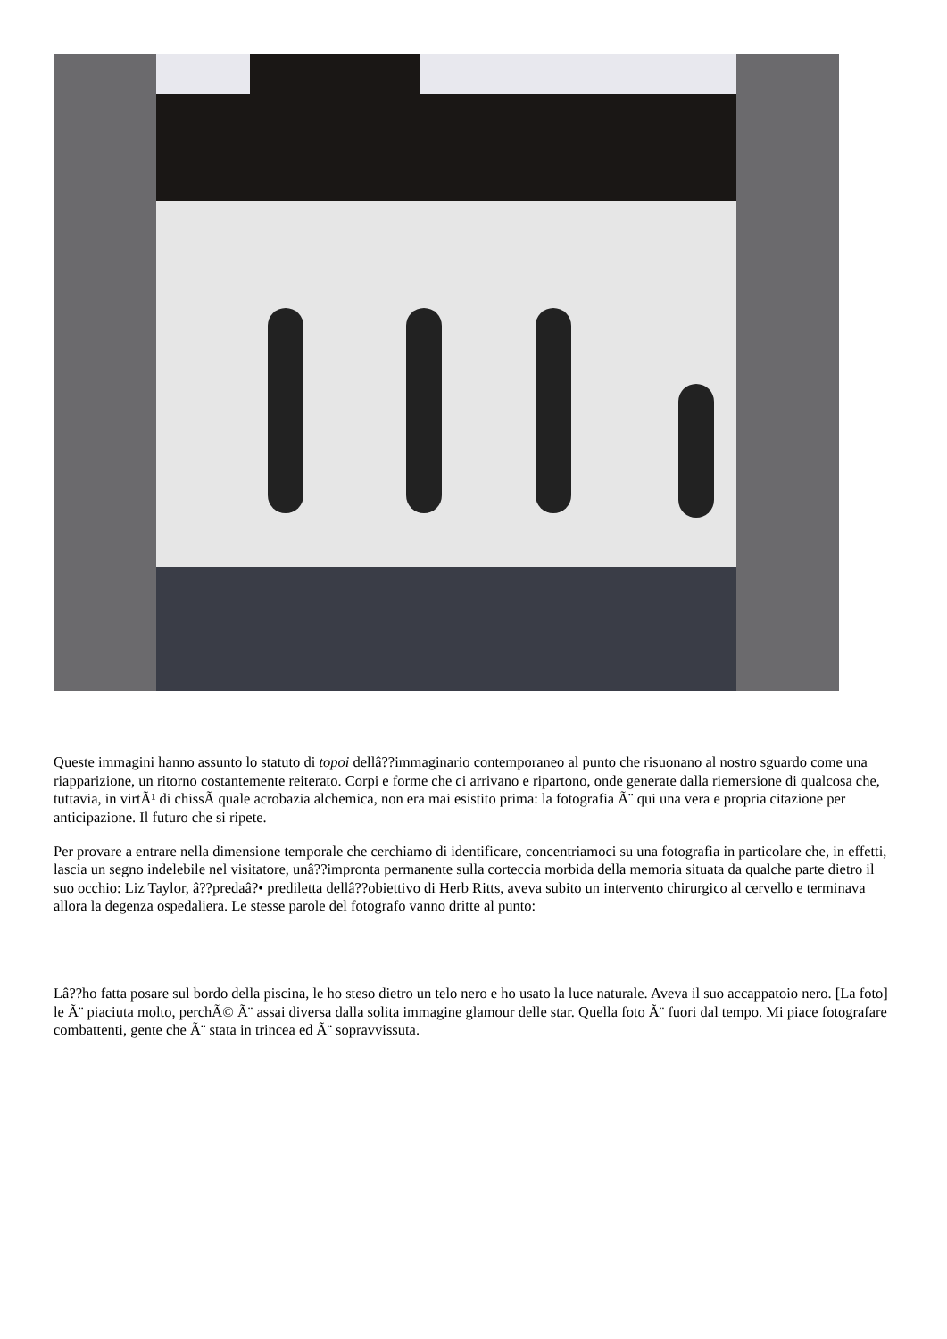Queste immagini hanno assunto lo statuto di topoi dellâ??immaginario contemporaneo al punto che risuonano al nostro sguardo come una riapparizione, un ritorno costantemente reiterato. Corpi e forme che ci arrivano e ripartono, onde generate dalla riemersione di qualcosa che, tuttavia, in virtÃ¹ di chissÃ quale acrobazia alchemica, non era mai esistito prima: la fotografia Ã¨ qui una vera e propria citazione per anticipazione. Il futuro che si ripete.
Per provare a entrare nella dimensione temporale che cerchiamo di identificare, concentriamoci su una fotografia in particolare che, in effetti, lascia un segno indelebile nel visitatore, unâ??impronta permanente sulla corteccia morbida della memoria situata da qualche parte dietro il suo occhio: Liz Taylor, â??predaâ?• prediletta dellâ??obiettivo di Herb Ritts, aveva subito un intervento chirurgico al cervello e terminava allora la degenza ospedaliera. Le stesse parole del fotografo vanno dritte al punto:
Lâ??ho fatta posare sul bordo della piscina, le ho steso dietro un telo nero e ho usato la luce naturale. Aveva il suo accappatoio nero. [La foto] le Ã¨ piaciuta molto, perchÃ© Ã¨ assai diversa dalla solita immagine glamour delle star. Quella foto Ã¨ fuori dal tempo. Mi piace fotografare combattenti, gente che Ã¨ stata in trincea ed Ã¨ sopravvissuta.